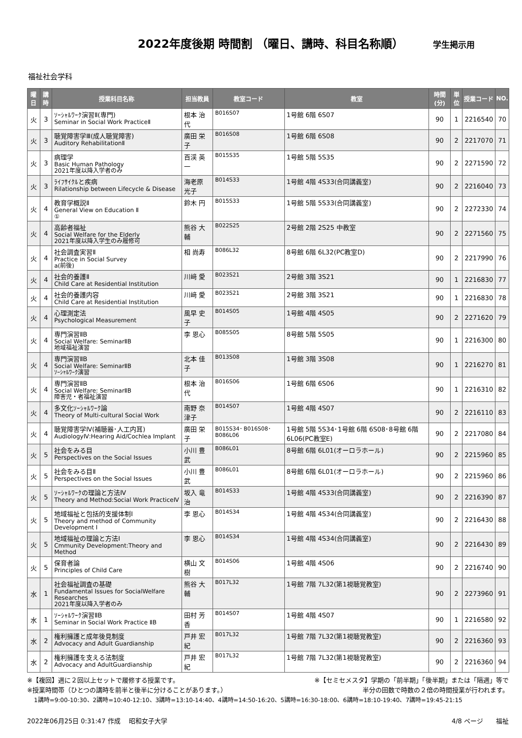2022年度後期 時間割 （曜日、講時、科目名称順）
学生掲示用
福祉社会学科
| 曜日 | 講時 | 授業科目名称 | 担当教員 | 教室コード | 教室 | 時間(分) | 単位 | 授業コード | NO. |
| --- | --- | --- | --- | --- | --- | --- | --- | --- | --- |
| 火 | 3 | ｿｰｼｬﾙﾜｰｸ演習Ⅱ(専門) Seminar in Social Work PracticeⅡ | 根本 治代 | B016S07 | 1号館 6階 6S07 | 90 | 1 | 2216540 | 70 |
| 火 | 3 | 聴覚障害学Ⅲ(成人聴覚障害) Auditory RehabilitationⅡ | 廣田 栄子 | B016S08 | 1号館 6階 6S08 | 90 | 2 | 2217070 | 71 |
| 火 | 3 | 病理学 Basic Human Pathology 2021年度以降入学者のみ | 百渓 英一 | B015S35 | 1号館 5階 5S35 | 90 | 2 | 2271590 | 72 |
| 火 | 3 | ﾗｲﾌｻｲｸﾙと疾病 Rilationship between Lifecycle & Disease | 海老原 光子 | B014S33 | 1号館 4階 4S33(合同講義室) | 90 | 2 | 2216040 | 73 |
| 火 | 4 | 教育学概説Ⅱ General View on Education Ⅱ ① | 鈴木 円 | B015S33 | 1号館 5階 5S33(合同講義室) | 90 | 2 | 2272330 | 74 |
| 火 | 4 | 高齢者福祉 Social Welfare for the Elderly 2021年度以降入学生のみ履修可 | 熊谷 大輔 | B022S25 | 2号館 2階 2S25 中教室 | 90 | 2 | 2271560 | 75 |
| 火 | 4 | 社会調査実習Ⅱ Practice in Social Survey a(前後) | 相 尚寿 | B086L32 | 8号館 6階 6L32(PC教室D) | 90 | 2 | 2217990 | 76 |
| 火 | 4 | 社会的養護Ⅱ Child Care at Residential Institution | 川﨑 愛 | B023S21 | 2号館 3階 3S21 | 90 | 1 | 2216830 | 77 |
| 火 | 4 | 社会的養護内容 Child Care at Residential Institution | 川﨑 愛 | B023S21 | 2号館 3階 3S21 | 90 | 1 | 2216830 | 78 |
| 火 | 4 | 心理測定法 Psychological Measurement | 風早 史子 | B014S05 | 1号館 4階 4S05 | 90 | 2 | 2271620 | 79 |
| 火 | 4 | 専門演習ⅡB Social Welfare: SeminarⅡB 地域福祉演習 | 李 恩心 | B085S05 | 8号館 5階 5S05 | 90 | 1 | 2216300 | 80 |
| 火 | 4 | 専門演習ⅡB Social Welfare: SeminarⅡB ｿｰｼｬﾙﾜｰｸ演習 | 北本 佳子 | B013S08 | 1号館 3階 3S08 | 90 | 1 | 2216270 | 81 |
| 火 | 4 | 専門演習ⅡB Social Welfare: SeminarⅡB 障害児・者福祉演習 | 根本 治代 | B016S06 | 1号館 6階 6S06 | 90 | 1 | 2216310 | 82 |
| 火 | 4 | 多文化ｿｰｼｬﾙﾜｰｸ論 Theory of Multi-cultural Social Work | 南野 奈津子 | B014S07 | 1号館 4階 4S07 | 90 | 2 | 2216110 | 83 |
| 火 | 4 | 聴覚障害学Ⅳ(補聴器･人工内耳) AudiologyⅣ:Hearing Aid/Cochlea Implant | 廣田 栄子 | B015S34･ B016S08･ B086L06 | 1号館 5階 5S34･1号館 6階 6S08･8号館 6階 6L06(PC教室E) | 90 | 2 | 2217080 | 84 |
| 火 | 5 | 社会をみる目 Perspectives on the Social Issues | 小川 豊武 | B086L01 | 8号館 6階 6L01(オーロラホール) | 90 | 2 | 2215960 | 85 |
| 火 | 5 | 社会をみる目Ⅱ Perspectives on the Social Issues | 小川 豊武 | B086L01 | 8号館 6階 6L01(オーロラホール) | 90 | 2 | 2215960 | 86 |
| 火 | 5 | ｿｰｼｬﾙﾜｰｸの理論と方法Ⅳ Theory and Method:Social Work PracticeⅣ | 坂入 竜治 | B014S33 | 1号館 4階 4S33(合同講義室) | 90 | 2 | 2216390 | 87 |
| 火 | 5 | 地域福祉と包括的支援体制Ⅰ Theory and method of Community Development Ⅰ | 李 恩心 | B014S34 | 1号館 4階 4S34(合同講義室) | 90 | 2 | 2216430 | 88 |
| 火 | 5 | 地域福祉の理論と方法Ⅰ Cmmunity Development:Theory and Method | 李 恩心 | B014S34 | 1号館 4階 4S34(合同講義室) | 90 | 2 | 2216430 | 89 |
| 火 | 5 | 保育者論 Principles of Child Care | 横山 文樹 | B014S06 | 1号館 4階 4S06 | 90 | 2 | 2216740 | 90 |
| 水 | 1 | 社会福祉調査の基礎 Fundamental Issues for SocialWelfare Researches 2021年度以降入学者のみ | 熊谷 大輔 | B017L32 | 1号館 7階 7L32(第1視聴覚教室) | 90 | 2 | 2273960 | 91 |
| 水 | 1 | ｿｰｼｬﾙﾜｰｸ演習ⅡB Seminar in Social Work Practice ⅡB | 田村 芳香 | B014S07 | 1号館 4階 4S07 | 90 | 1 | 2216580 | 92 |
| 水 | 2 | 権利擁護と成年後見制度 Advocacy and Adult Guardianship | 戸井 宏紀 | B017L32 | 1号館 7階 7L32(第1視聴覚教室) | 90 | 2 | 2216360 | 93 |
| 水 | 2 | 権利擁護を支える法制度 Advocacy and AdultGuardianship | 戸井 宏紀 | B017L32 | 1号館 7階 7L32(第1視聴覚教室) | 90 | 2 | 2216360 | 94 |
※【複回】週に２回以上セットで履修する授業です。 ※【セミセメスタ】学期の「前半期」「後半期」または「隔週」等で
※授業時間帯（ひとつの講時を前半と後半に分けることがあります。） 半分の回数で時数の２倍の時間授業が行われます。
1講時=9:00-10:30、2講時=10:40-12:10、3講時=13:10-14:40、4講時=14:50-16:20、5講時=16:30-18:00、6講時=18:10-19:40、7講時=19:45-21:15
2022年06月25日 0:31:47 作成　 昭和女子大学 4/8 ページ　　福祉